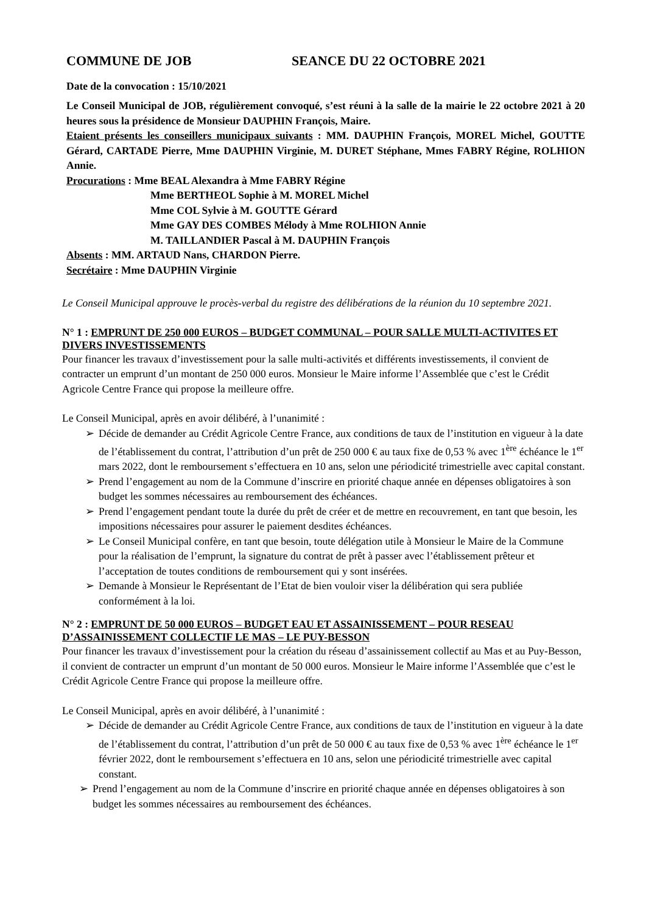COMMUNE DE JOB SEANCE DU 22 OCTOBRE 2021
Date de la convocation : 15/10/2021
Le Conseil Municipal de JOB, régulièrement convoqué, s’est réuni à la salle de la mairie le 22 octobre 2021 à 20 heures sous la présidence de Monsieur DAUPHIN François, Maire.
Etaient présents les conseillers municipaux suivants : MM. DAUPHIN François, MOREL Michel, GOUTTE Gérard, CARTADE Pierre, Mme DAUPHIN Virginie, M. DURET Stéphane, Mmes FABRY Régine, ROLHION Annie.
Procurations : Mme BEAL Alexandra à Mme FABRY Régine
Mme BERTHEOL Sophie à M. MOREL Michel
Mme COL Sylvie à M. GOUTTE Gérard
Mme GAY DES COMBES Mélody à Mme ROLHION Annie
M. TAILLANDIER Pascal à M. DAUPHIN François
Absents : MM. ARTAUD Nans, CHARDON Pierre.
Secrétaire : Mme DAUPHIN Virginie
Le Conseil Municipal approuve le procès-verbal du registre des délibérations de la réunion du 10 septembre 2021.
N° 1 : EMPRUNT DE 250 000 EUROS – BUDGET COMMUNAL – POUR SALLE MULTI-ACTIVITES ET DIVERS INVESTISSEMENTS
Pour financer les travaux d’investissement pour la salle multi-activités et différents investissements, il convient de contracter un emprunt d’un montant de 250 000 euros. Monsieur le Maire informe l’Assemblée que c’est le Crédit Agricole Centre France qui propose la meilleure offre.
Le Conseil Municipal, après en avoir délibéré, à l’unanimité :
➢ Décide de demander au Crédit Agricole Centre France, aux conditions de taux de l’institution en vigueur à la date de l’établissement du contrat, l’attribution d’un prêt de 250 000 € au taux fixe de 0,53 % avec 1<sup>ère</sup> échéance le 1<sup>er</sup> mars 2022, dont le remboursement s’effectuera en 10 ans, selon une périodicité trimestrielle avec capital constant.
➢ Prend l’engagement au nom de la Commune d’inscrire en priorité chaque année en dépenses obligatoires à son budget les sommes nécessaires au remboursement des échéances.
➢ Prend l’engagement pendant toute la durée du prêt de créer et de mettre en recouvrement, en tant que besoin, les impositions nécessaires pour assurer le paiement desdites échéances.
➢ Le Conseil Municipal confère, en tant que besoin, toute délégation utile à Monsieur le Maire de la Commune pour la réalisation de l’emprunt, la signature du contrat de prêt à passer avec l’établissement prêteur et l’acceptation de toutes conditions de remboursement qui y sont insérées.
➢ Demande à Monsieur le Représentant de l’Etat de bien vouloir viser la délibération qui sera publiée conformément à la loi.
N° 2 : EMPRUNT DE 50 000 EUROS – BUDGET EAU ET ASSAINISSEMENT – POUR RESEAU D’ASSAINISSEMENT COLLECTIF LE MAS – LE PUY-BESSON
Pour financer les travaux d’investissement pour la création du réseau d’assainissement collectif au Mas et au Puy-Besson, il convient de contracter un emprunt d’un montant de 50 000 euros. Monsieur le Maire informe l’Assemblée que c’est le Crédit Agricole Centre France qui propose la meilleure offre.
Le Conseil Municipal, après en avoir délibéré, à l’unanimité :
➢ Décide de demander au Crédit Agricole Centre France, aux conditions de taux de l’institution en vigueur à la date de l’établissement du contrat, l’attribution d’un prêt de 50 000 € au taux fixe de 0,53 % avec 1<sup>ère</sup> échéance le 1<sup>er</sup> février 2022, dont le remboursement s’effectuera en 10 ans, selon une périodicité trimestrielle avec capital constant.
➢ Prend l’engagement au nom de la Commune d’inscrire en priorité chaque année en dépenses obligatoires à son budget les sommes nécessaires au remboursement des échéances.